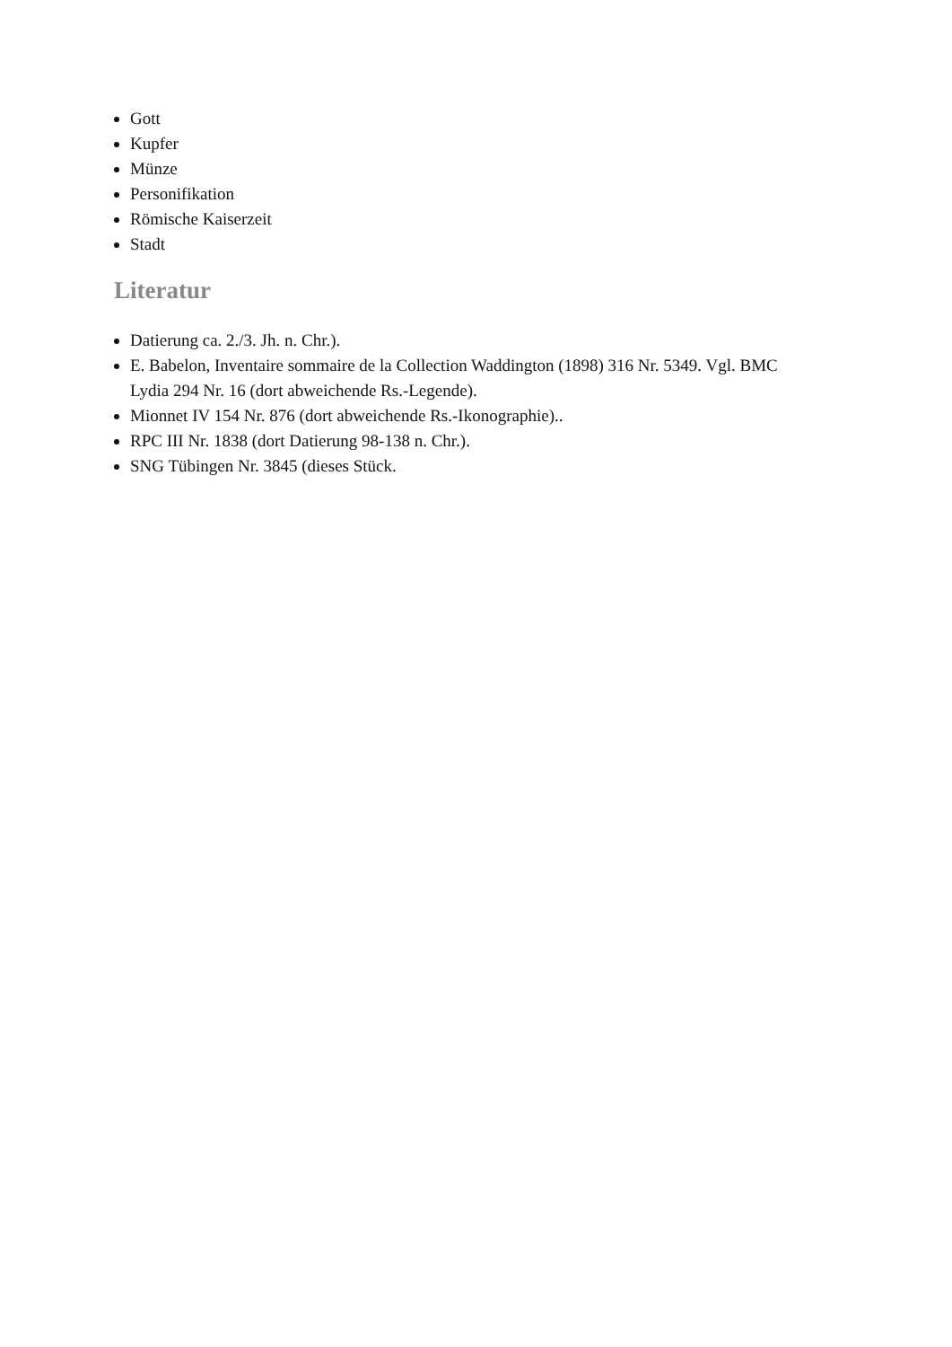Gott
Kupfer
Münze
Personifikation
Römische Kaiserzeit
Stadt
Literatur
Datierung ca. 2./3. Jh. n. Chr.).
E. Babelon, Inventaire sommaire de la Collection Waddington (1898) 316 Nr. 5349. Vgl. BMC Lydia 294 Nr. 16 (dort abweichende Rs.-Legende).
Mionnet IV 154 Nr. 876 (dort abweichende Rs.-Ikonographie)..
RPC III Nr. 1838 (dort Datierung 98-138 n. Chr.).
SNG Tübingen Nr. 3845 (dieses Stück.